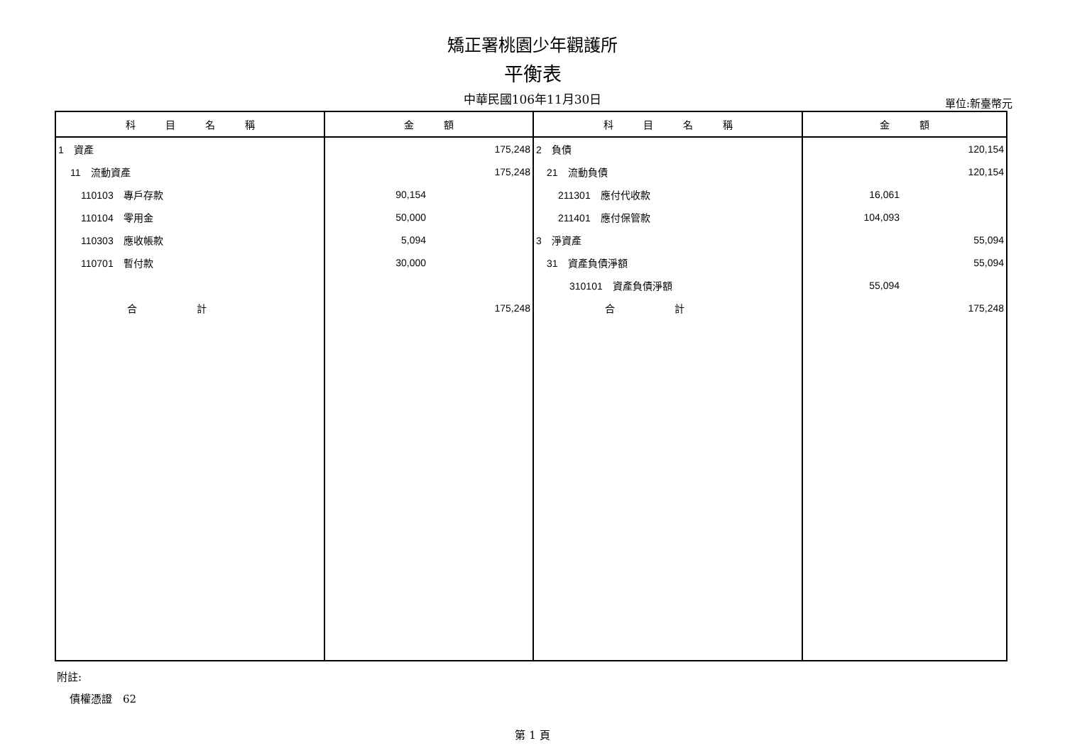矯正署桃園少年觀護所
平衡表
中華民國106年11月30日 單位:新臺幣元
| 科 目 名 稱 | 金 額 | 科 目 名 稱 | 金 額 |
| --- | --- | --- | --- |
| 1 資產 | 175,248 | 2 負債 | 120,154 |
| 11 流動資產 | 175,248 | 21 流動負債 | 120,154 |
| 110103 專戶存款 | 90,154 | 211301 應付代收款 | 16,061 |
| 110104 零用金 | 50,000 | 211401 應付保管款 | 104,093 |
| 110303 應收帳款 | 5,094 | 3 淨資產 | 55,094 |
| 110701 暫付款 | 30,000 | 31 資產負債淨額 | 55,094 |
| | | 310101 資產負債淨額 | 55,094 |
| 合 計 | 175,248 | 合 計 | 175,248 |
附註:
債權憑證　62
第 1 頁